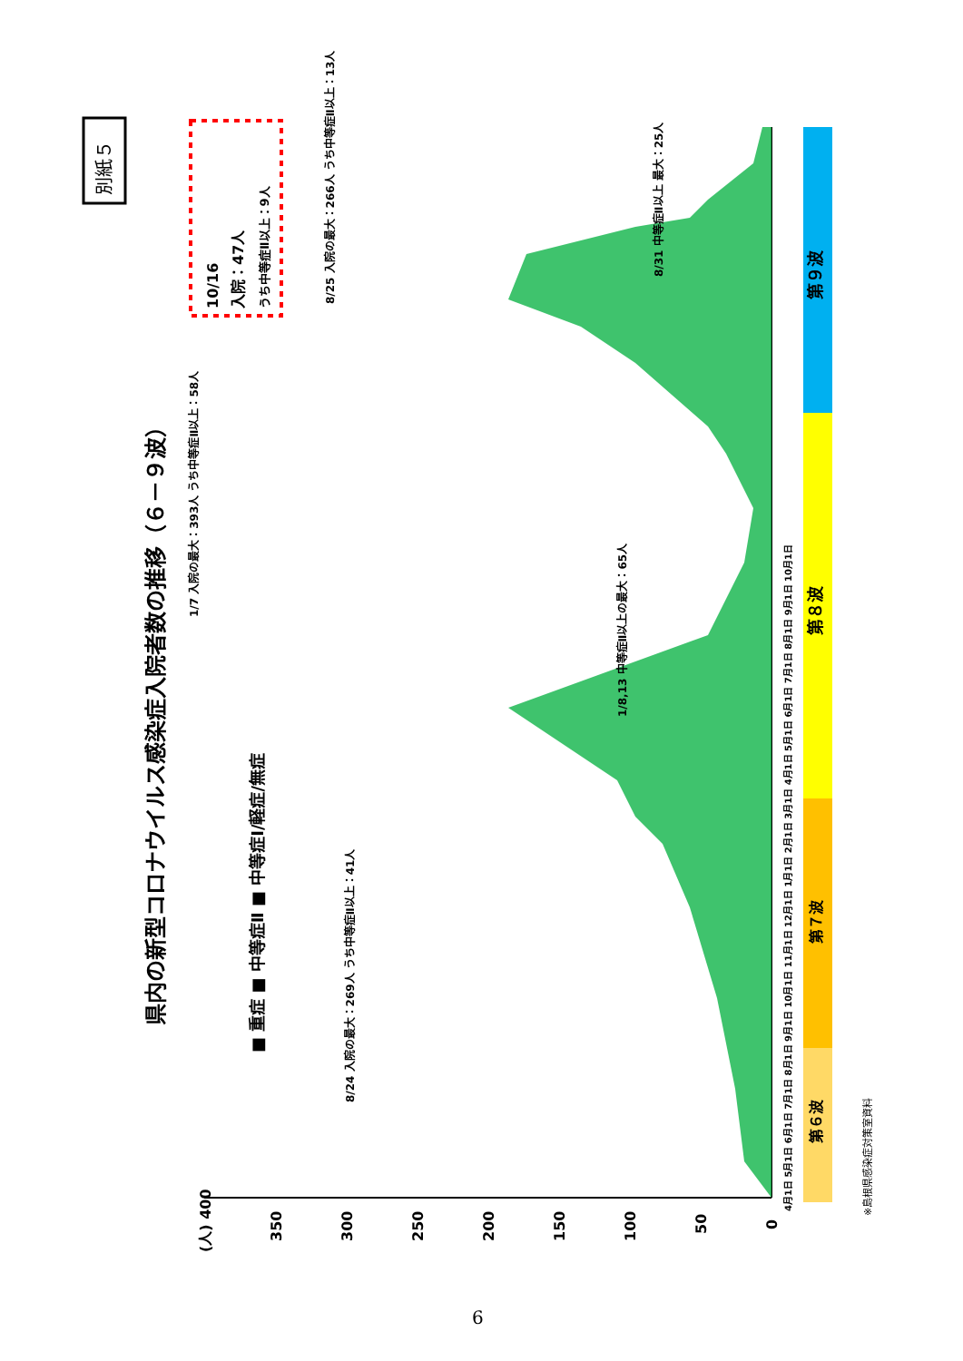別紙５
県内の新型コロナウイルス感染症入院者数の推移（６－９波）
■ 重症 ■ 中等症Ⅱ ■ 中等症Ⅰ/軽症/無症
第９波
第８波
第７波
第６波
10/16
入院：47人
うち中等症Ⅱ以上：9人
8/25 入院の最大：266人 うち中等症Ⅱ以上：13人
1/7 入院の最大：393人 うち中等症Ⅱ以上：58人
1/8,13 中等症Ⅱ以上の最大：65人
8/31 中等症Ⅱ以上 最大：25人
8/24 入院の最大：269人 うち中等症Ⅱ以上：41人
※島根県感染症対策室資料
(人) 400
350
300
250
200
150
100
50
0
4月1日 5月1日 6月1日 7月1日 8月1日 9月1日 10月1日 11月1日 12月1日 1月1日 2月1日 3月1日 4月1日 5月1日 6月1日 7月1日 8月1日 9月1日 10月1日
6